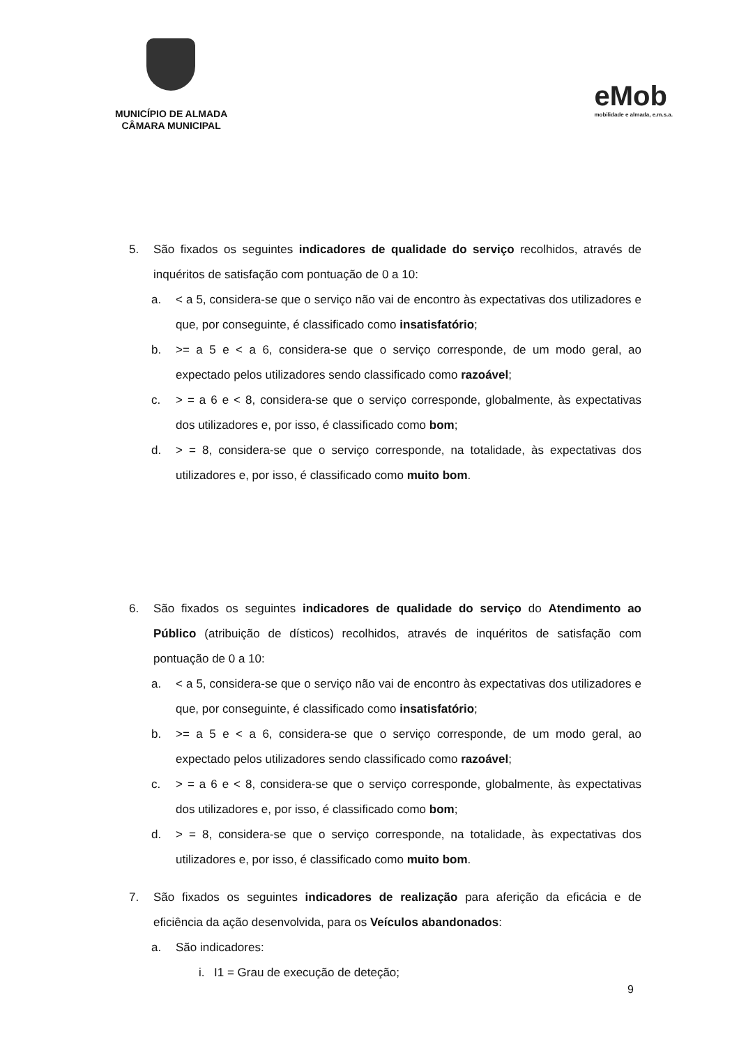MUNICÍPIO DE ALMADA
CÂMARA MUNICIPAL
eMob
mobilidade e almada, e.m.s.a.
5. São fixados os seguintes indicadores de qualidade do serviço recolhidos, através de inquéritos de satisfação com pontuação de 0 a 10:
a. < a 5, considera-se que o serviço não vai de encontro às expectativas dos utilizadores e que, por conseguinte, é classificado como insatisfatório;
b. >= a 5 e < a 6, considera-se que o serviço corresponde, de um modo geral, ao expectado pelos utilizadores sendo classificado como razoável;
c. > = a 6 e < 8, considera-se que o serviço corresponde, globalmente, às expectativas dos utilizadores e, por isso, é classificado como bom;
d. > = 8, considera-se que o serviço corresponde, na totalidade, às expectativas dos utilizadores e, por isso, é classificado como muito bom.
6. São fixados os seguintes indicadores de qualidade do serviço do Atendimento ao Público (atribuição de dísticos) recolhidos, através de inquéritos de satisfação com pontuação de 0 a 10:
a. < a 5, considera-se que o serviço não vai de encontro às expectativas dos utilizadores e que, por conseguinte, é classificado como insatisfatório;
b. >= a 5 e < a 6, considera-se que o serviço corresponde, de um modo geral, ao expectado pelos utilizadores sendo classificado como razoável;
c. > = a 6 e < 8, considera-se que o serviço corresponde, globalmente, às expectativas dos utilizadores e, por isso, é classificado como bom;
d. > = 8, considera-se que o serviço corresponde, na totalidade, às expectativas dos utilizadores e, por isso, é classificado como muito bom.
7. São fixados os seguintes indicadores de realização para aferição da eficácia e de eficiência da ação desenvolvida, para os Veículos abandonados:
a. São indicadores:
i. I1 = Grau de execução de deteção;
9